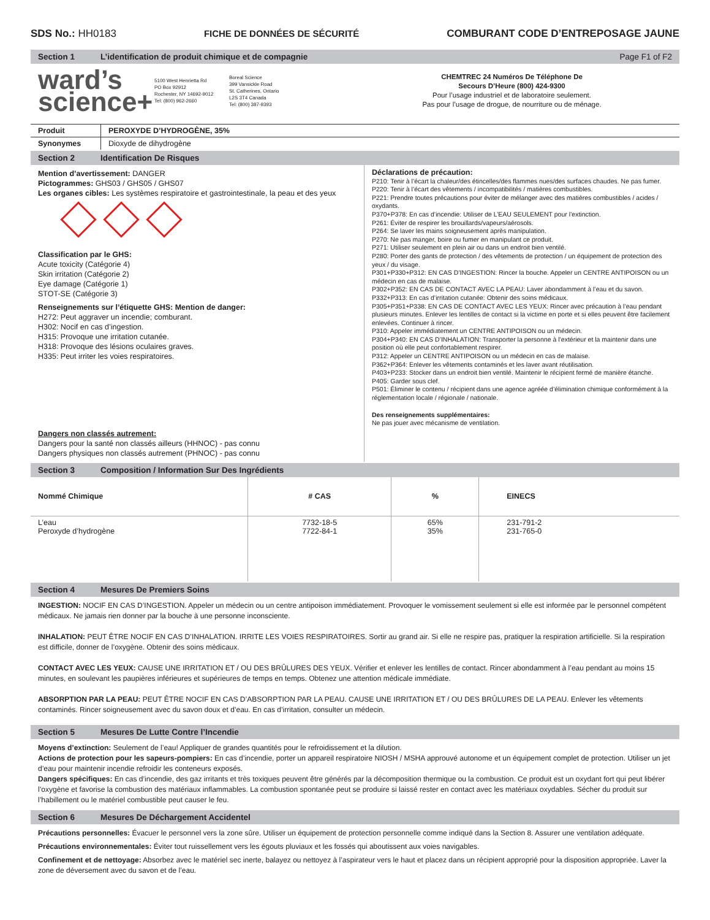SDS No.: HH0183 FICHE DE DONNÉES DE SÉCURITÉ COMBURANT CODE D’ENTREPOSAGE JAUNE
Section 1 L’identification de produit chimique et de compagnie Page F1 of F2
ward’s
science+
5100 West Henrietta Rd
PO Box 92912
Rochester, NY 14692-9012
Tel: (800) 962-2660
Boreal Science
399 Vansickle Road
St. Catherines, Ontario
L2S 3T4 Canada
Tel: (800) 387-9393
CHEMTREC 24 Numéros De Téléphone De
Secours D’Heure (800) 424-9300
Pour l’usage industriel et de laboratoire seulement.
Pas pour l’usage de drogue, de nourriture ou de ménage.
| Produit | PEROXYDE D’HYDROGÈNE, 35% |
| Synonymes | Dioxyde de dihydrogène |
Section 2 Identification De Risques
Mention d’avertissement: DANGER
Pictogrammes: GHS03 / GHS05 / GHS07
Les organes cibles: Les systèmes respiratoire et gastrointestinale, la peau et des yeux
Classification par le GHS:
Acute toxicity (Catégorie 4)
Skin irritation (Catégorie 2)
Eye damage (Catégorie 1)
STOT-SE (Catégorie 3)
Renseignements sur l’étiquette GHS: Mention de danger:
H272: Peut aggraver un incendie; comburant.
H302: Nocif en cas d’ingestion.
H315: Provoque une irritation cutanée.
H318: Provoque des lésions oculaires graves.
H335: Peut irriter les voies respiratoires.
Dangers non classés autrement:
Dangers pour la santé non classés ailleurs (HHNOC) - pas connu
Dangers physiques non classés autrement (PHNOC) - pas connu
Déclarations de précaution:
P210: Tenir à l’écart la chaleur/des étincelles/des flammes nues/des surfaces chaudes. Ne pas fumer.
P220: Tenir à l’écart des vêtements / incompatibilités / matières combustibles.
P221: Prendre toutes précautions pour éviter de mélanger avec des matières combustibles / acides / oxydants.
P370+P378: En cas d’incendie: Utiliser de L’EAU SEULEMENT pour l’extinction.
P261: Éviter de respirer les brouillards/vapeurs/aérosols.
P264: Se laver les mains soigneusement après manipulation.
P270: Ne pas manger, boire ou fumer en manipulant ce produit.
P271: Utiliser seulement en plein air ou dans un endroit bien ventilé.
P280: Porter des gants de protection / des vêtements de protection / un équipement de protection des yeux / du visage.
P301+P330+P312: EN CAS D’INGESTION: Rincer la bouche. Appeler un CENTRE ANTIPOISON ou un médecin en cas de malaise.
P302+P352: EN CAS DE CONTACT AVEC LA PEAU: Laver abondamment à l’eau et du savon.
P332+P313: En cas d’irritation cutanée: Obtenir des soins médicaux.
P305+P351+P338: EN CAS DE CONTACT AVEC LES YEUX: Rincer avec précaution à l’eau pendant plusieurs minutes. Enlever les lentilles de contact si la victime en porte et si elles peuvent être facilement enlevées. Continuer à rincer.
P310: Appeler immédiatement un CENTRE ANTIPOISON ou un médecin.
P304+P340: EN CAS D’INHALATION: Transporter la personne à l’extérieur et la maintenir dans une position où elle peut confortablement respirer.
P312: Appeler un CENTRE ANTIPOISON ou un médecin en cas de malaise.
P362+P364: Enlever les vêtements contaminés et les laver avant réutilisation.
P403+P233: Stocker dans un endroit bien ventilé. Maintenir le récipient fermé de manière étanche.
P405: Garder sous clef.
P501: Éliminer le contenu / récipient dans une agence agréée d’élimination chimique conformément à la réglementation locale / régionale / nationale.
Des renseignements supplémentaires:
Ne pas jouer avec mécanisme de ventilation.
Section 3 Composition / Information Sur Des Ingrédients
| Nommé Chimique | # CAS | % | EINECS |
| --- | --- | --- | --- |
| L’eau Peroxyde d’hydrogène | 7732-18-5 7722-84-1 | 65% 35% | 231-791-2 231-765-0 |
Section 4 Mesures De Premiers Soins
INGESTION: NOCIF EN CAS D’INGESTION. Appeler un médecin ou un centre antipoison immédiatement. Provoquer le vomissement seulement si elle est informée par le personnel compétent médicaux. Ne jamais rien donner par la bouche à une personne inconsciente.
INHALATION: PEUT ÊTRE NOCIF EN CAS D’INHALATION. IRRITE LES VOIES RESPIRATOIRES. Sortir au grand air. Si elle ne respire pas, pratiquer la respiration artificielle. Si la respiration est difficile, donner de l’oxygène. Obtenir des soins médicaux.
CONTACT AVEC LES YEUX: CAUSE UNE IRRITATION ET / OU DES BRÛLURES DES YEUX. Vérifier et enlever les lentilles de contact. Rincer abondamment à l’eau pendant au moins 15 minutes, en soulevant les paupières inférieures et supérieures de temps en temps. Obtenez une attention médicale immédiate.
ABSORPTION PAR LA PEAU: PEUT ÊTRE NOCIF EN CAS D’ABSORPTION PAR LA PEAU. CAUSE UNE IRRITATION ET / OU DES BRÛLURES DE LA PEAU. Enlever les vêtements contaminés. Rincer soigneusement avec du savon doux et d’eau. En cas d’irritation, consulter un médecin.
Section 5 Mesures De Lutte Contre l’Incendie
Moyens d’extinction: Seulement de l’eau! Appliquer de grandes quantités pour le refroidissement et la dilution.
Actions de protection pour les sapeurs-pompiers: En cas d’incendie, porter un appareil respiratoire NIOSH / MSHA approuvé autonome et un équipement complet de protection. Utiliser un jet d’eau pour maintenir incendie refroidir les conteneurs exposés.
Dangers spécifiques: En cas d’incendie, des gaz irritants et très toxiques peuvent être générés par la décomposition thermique ou la combustion. Ce produit est un oxydant fort qui peut libérer l’oxygène et favorise la combustion des matériaux inflammables. La combustion spontanée peut se produire si laissé rester en contact avec les matériaux oxydables. Sécher du produit sur l’habillement ou le matériel combustible peut causer le feu.
Section 6 Mesures De Déchargement Accidentel
Précautions personnelles: Évacuer le personnel vers la zone sûre. Utiliser un équipement de protection personnelle comme indiqué dans la Section 8. Assurer une ventilation adéquate.
Précautions environnementales: Éviter tout ruissellement vers les égouts pluviaux et les fossés qui aboutissent aux voies navigables.
Confinement et de nettoyage: Absorbez avec le matériel sec inerte, balayez ou nettoyez à l’aspirateur vers le haut et placez dans un récipient approprié pour la disposition appropriée. Laver la zone de déversement avec du savon et de l’eau.